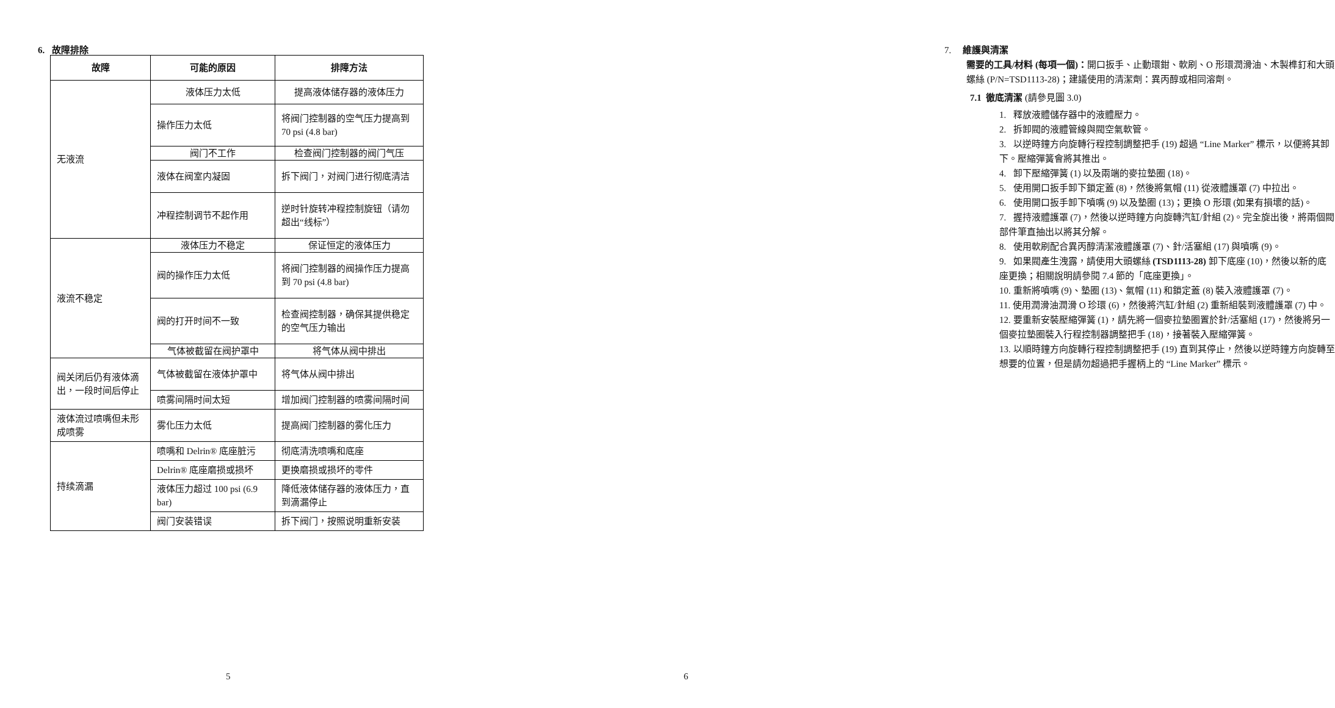6. 故障排除
| 故障 | 可能的原因 | 排障方法 |
| --- | --- | --- |
| 无液流 | 液体压力太低 | 提高液体储存器的液体压力 |
| | 操作压力太低 | 将阀门控制器的空气压力提高到 70 psi (4.8 bar) |
| | 阀门不工作 | 检查阀门控制器的阀门气压 |
| | 液体在阀室内凝固 | 拆下阀门，对阀门进行彻底清洁 |
| | 冲程控制调节不起作用 | 逆时针旋转冲程控制旋钮（请勿超出“线标”） |
| 液流不稳定 | 液体压力不稳定 | 保证恒定的液体压力 |
| | 阀的操作压力太低 | 将阀门控制器的阀操作压力提高到 70 psi (4.8 bar) |
| | 阀的打开时间不一致 | 检查阀控制器，确保其提供稳定的空气压力输出 |
| | 气体被截留在阀护罩中 | 将气体从阀中排出 |
| 阀关闭后仍有液体滴出，一段时间后停止 | 气体被截留在液体护罩中 | 将气体从阀中排出 |
| | 喷雾间隔时间太短 | 增加阀门控制器的喷雾间隔时间 |
| 液体流过喷嘴但未形成喷雾 | 雾化压力太低 | 提高阀门控制器的雾化压力 |
| 持续滴漏 | 喷嘴和 Delrin® 底座脏污 | 彻底清洗喷嘴和底座 |
| | Delrin® 底座磨损或损坏 | 更换磨损或损坏的零件 |
| | 液体压力超过 100 psi (6.9 bar) | 降低液体储存器的液体压力，直到滴漏停止 |
| | 阀门安装错误 | 拆下阀门，按照说明重新安装 |
5
7. 維護與清潔
需要的工具/材料 (每項一個)：開口扳手、止動環鉗、軟刷、O 形環潤滑油、木製榫釘和大頭螺絲 (P/N=TSD1113-28)；建議使用的清潔劑：異丙醇或相同溶劑。
7.1 徹底清潔 (請參見圖 3.0)
1. 釋放液體儲存器中的液體壓力。
2. 拆卸閥的液體管線與閥空氣軟管。
3. 以逆時鐘方向旋轉行程控制調整把手 (19) 超過 “Line Marker” 標示，以便將其卸下。壓縮彈簧會將其推出。
4. 卸下壓縮彈簧 (1) 以及兩端的麥拉墊圈 (18)。
5. 使用開口扳手卸下鎖定蓋 (8)，然後將氣帽 (11) 從液體護罩 (7) 中拉出。
6. 使用開口扳手卸下噴嘴 (9) 以及墊圈 (13)；更換 O 形環 (如果有損壞的話)。
7. 握持液體護罩 (7)，然後以逆時鐘方向旋轉汽缸/針組 (2)。完全旋出後，將兩個閥部件筆直抽出以將其分解。
8. 使用軟刷配合異丙醇清潔液體護罩 (7)、針/活塞組 (17) 與噴嘴 (9)。
9. 如果閥產生洩露，請使用大頭螺絲 (TSD1113-28) 卸下底座 (10)，然後以新的底座更換；相關說明請參閱 7.4 節的「底座更換」。
10. 重新將噴嘴 (9)、墊圈 (13)、氣帽 (11) 和鎖定蓋 (8) 裝入液體護罩 (7)。
11. 使用潤滑油潤滑 O 珍環 (6)，然後將汽缸/針組 (2) 重新組裝到液體護罩 (7) 中。
12. 要重新安裝壓縮彈簧 (1)，請先將一個麥拉墊圈置於針/活塞組 (17)，然後將另一個麥拉墊圈裝入行程控制器調整把手 (18)，接著裝入壓縮彈簧。
13. 以順時鐘方向旋轉行程控制調整把手 (19) 直到其停止，然後以逆時鐘方向旋轉至想要的位置，但是請勿超過把手握柄上的 “Line Marker” 標示。
6